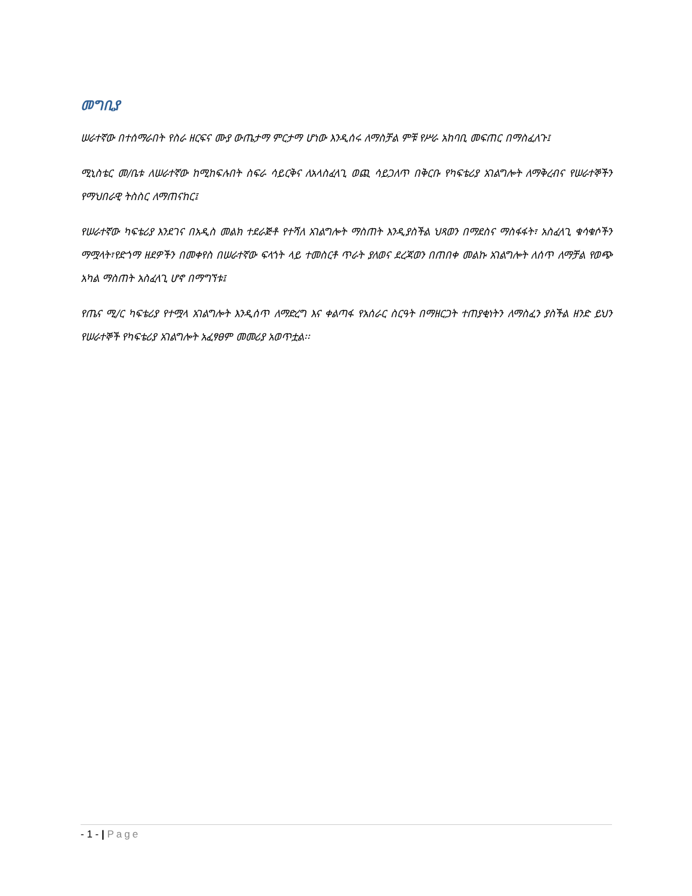መግቢያ
ሠራተኛው በተሰማራበት የስራ ዘርፍና ሙያ ውጤታማ ምርታማ ሆነው እንዲሰሩ ለማስቻል ምቹ የሥራ አከባቢ መፍጠር በማስፈለጉ፤
ሚኒስቴር መ/ቤቱ ለሠራተኛው ከሚከፍሉበት ስፍራ ሳይርቅና ለአላስፈላጊ ወጪ ሳይጋለጥ በቅርቡ የካፍቴሪያ አገልግሎት ለማቅረብና የሠራተኞችን የማህበራዊ ትስስር ለማጠናከር፤
የሠራተኛው ካፍቴሪያ እንደገና በአዲስ መልክ ተደራጅቶ የተሻለ አገልግሎት ማስጠት እንዲያስችል ህጻወን በማደስና ማስፋፋት፣ አስፈላጊ ቁሳቁሶችን ማሟላት፣የድጎማ ዘደዎችን በመቀየስ በሠራተኛው ፍላጎት ላይ ተመስርቶ ጥራት ያለወና ደረጃወን በጠበቀ መልኩ አገልግሎት ለሰጥ ለማቻል የወጭ አካል ማስጠት አስፈላጊ ሆኖ በማግኘቱ፤
የጤና ሚ/ር ካፍቴሪያ የተሟላ አገልግሎት እንዲሰጥ ለማድረግ እና ቀልጣፋ የአሰራር ስርዓት በማዘርጋት ተጠያቂነትን ለማስፈን ያስችል ዘንድ ይህን የሠራተኞች የካፍቴሪያ አገልግሎት አፈፃፀም መመሪያ አወጥቷል፡፡
- 1 - | Page